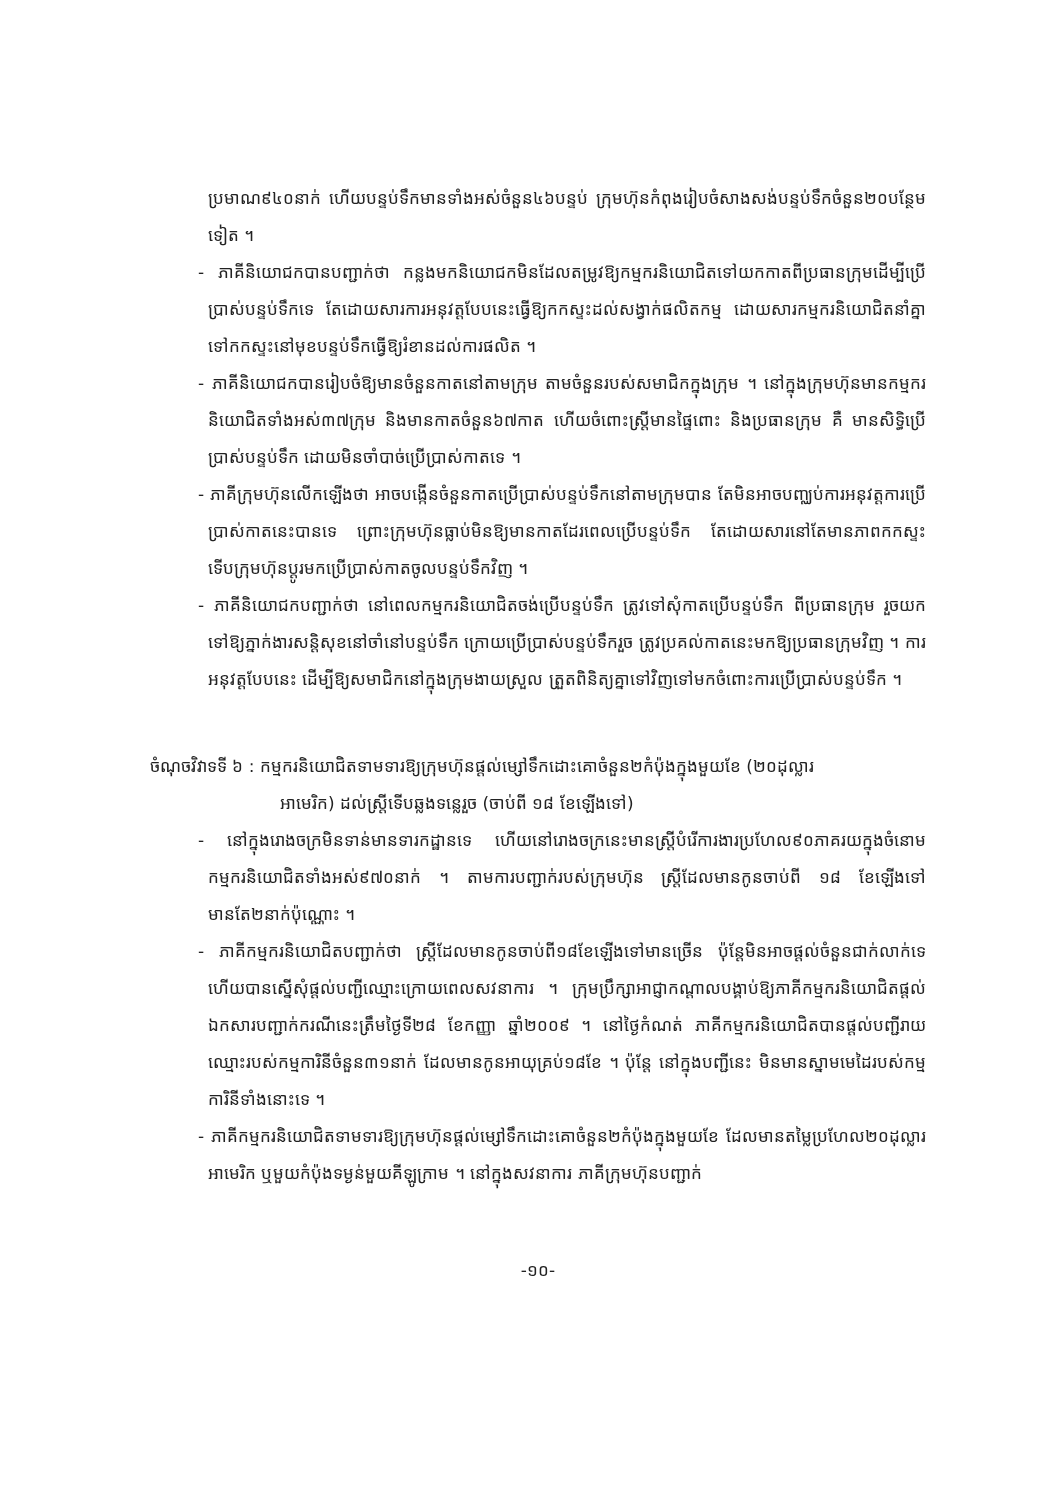ប្រមាណ៩៤០នាក់ ហើយបន្ទប់ទឹកមានទាំងអស់ចំនួន៤៦បន្ទប់ ក្រុមហ៊ុនកំពុងរៀបចំសាងសង់បន្ទប់ទឹកចំនួន២០បន្ថែមទៀត ។
- ភាគីនិយោជកបានបញ្ជាក់ថា កន្លងមកនិយោជកមិនដែលតម្រូវឱ្យកម្មករនិយោជិតទៅយកកាតពីប្រធានក្រុមដើម្បីប្រើប្រាស់បន្ទប់ទឹកទេ តែដោយសារការអនុវត្តបែបនេះធ្វើឱ្យកកស្ទះដល់សង្វាក់ផលិតកម្ម ដោយសារកម្មករនិយោជិតនាំគ្នាទៅកកស្ទះនៅមុខបន្ទប់ទឹកធ្វើឱ្យរំខានដល់ការផលិត ។
- ភាគីនិយោជកបានរៀបចំឱ្យមានចំនួនកាតនៅតាមក្រុម តាមចំនួនរបស់សមាជិកក្នុងក្រុម ។ នៅក្នុងក្រុមហ៊ុនមានកម្មករនិយោជិតទាំងអស់៣៧ក្រុម និងមានកាតចំនួន៦៧កាត ហើយចំពោះស្ត្រីមានផ្ទៃពោះ និងប្រធានក្រុម គឺ មានសិទ្ធិប្រើប្រាស់បន្ទប់ទឹក ដោយមិនចាំបាច់ប្រើប្រាស់កាតទេ ។
- ភាគីក្រុមហ៊ុនលើកឡើងថា អាចបង្កើនចំនួនកាតប្រើប្រាស់បន្ទប់ទឹកនៅតាមក្រុមបាន តែមិនអាចបញ្ឈប់ការអនុវត្តការប្រើប្រាស់កាតនេះបានទេ ព្រោះក្រុមហ៊ុនធ្លាប់មិនឱ្យមានកាតដែរពេលប្រើបន្ទប់ទឹក តែដោយសារនៅតែមានភាពកកស្ទះ ទើបក្រុមហ៊ុនប្តូរមកប្រើប្រាស់កាតចូលបន្ទប់ទឹកវិញ ។
- ភាគីនិយោជកបញ្ជាក់ថា នៅពេលកម្មករនិយោជិតចង់ប្រើបន្ទប់ទឹក ត្រូវទៅសុំកាតប្រើបន្ទប់ទឹក ពីប្រធានក្រុម រួចយកទៅឱ្យភ្នាក់ងារសន្តិសុខនៅចាំនៅបន្ទប់ទឹក ក្រោយប្រើប្រាស់បន្ទប់ទឹករួច ត្រូវប្រគល់កាតនេះមកឱ្យប្រធានក្រុមវិញ ។ ការអនុវត្តបែបនេះ ដើម្បីឱ្យសមាជិកនៅក្នុងក្រុមងាយស្រួល ត្រួតពិនិត្យគ្នាទៅវិញទៅមកចំពោះការប្រើប្រាស់បន្ទប់ទឹក ។
ចំណុចវិវាទទី ៦ : កម្មករនិយោជិតទាមទារឱ្យក្រុមហ៊ុនផ្តល់ម្សៅទឹកដោះគោចំនួន២កំប៉ុងក្នុងមួយខែ (២០ដុល្លារ
អាមេរិក) ដល់ស្ត្រីទើបឆ្លងទន្លេរួច (ចាប់ពី ១៨ ខែឡើងទៅ)
- នៅក្នុងរោងចក្រមិនទាន់មានទារកដ្ឋានទេ ហើយនៅរោងចក្រនេះមានស្ត្រីបំរើការងារប្រហែល៩០ភាគរយក្នុងចំនោមកម្មករនិយោជិតទាំងអស់៩៧០នាក់ ។ តាមការបញ្ជាក់របស់ក្រុមហ៊ុន ស្ត្រីដែលមានកូនចាប់ពី ១៨ ខែឡើងទៅមានតែ២នាក់ប៉ុណ្ណោះ ។
- ភាគីកម្មករនិយោជិតបញ្ជាក់ថា ស្ត្រីដែលមានកូនចាប់ពី១៨ខែឡើងទៅមានច្រើន ប៉ុន្តែមិនអាចផ្តល់ចំនួនជាក់លាក់ទេ ហើយបានស្នើសុំផ្តល់បញ្ជីឈ្មោះក្រោយពេលសវនាការ ។ ក្រុមប្រឹក្សាអាជ្ញាកណ្តាលបង្គាប់ឱ្យភាគីកម្មករនិយោជិតផ្តល់ឯកសារបញ្ជាក់ករណីនេះត្រឹមថ្ងៃទី២៨ ខែកញ្ញា ឆ្នាំ២០០៩ ។ នៅថ្ងៃកំណត់ ភាគីកម្មករនិយោជិតបានផ្តល់បញ្ជីរាយឈ្មោះរបស់កម្មការិនីចំនួន៣១នាក់ ដែលមានកូនអាយុគ្រប់១៨ខែ ។ ប៉ុន្តែ នៅក្នុងបញ្ជីនេះ មិនមានស្នាមមេដៃរបស់កម្មការិនីទាំងនោះទេ ។
- ភាគីកម្មករនិយោជិតទាមទារឱ្យក្រុមហ៊ុនផ្តល់ម្សៅទឹកដោះគោចំនួន២កំប៉ុងក្នុងមួយខែ ដែលមានតម្លៃប្រហែល២០ដុល្លារអាមេរិក ឬមួយកំប៉ុងទម្ងន់មួយគីឡូក្រាម ។ នៅក្នុងសវនាការ ភាគីក្រុមហ៊ុនបញ្ជាក់
-១០-